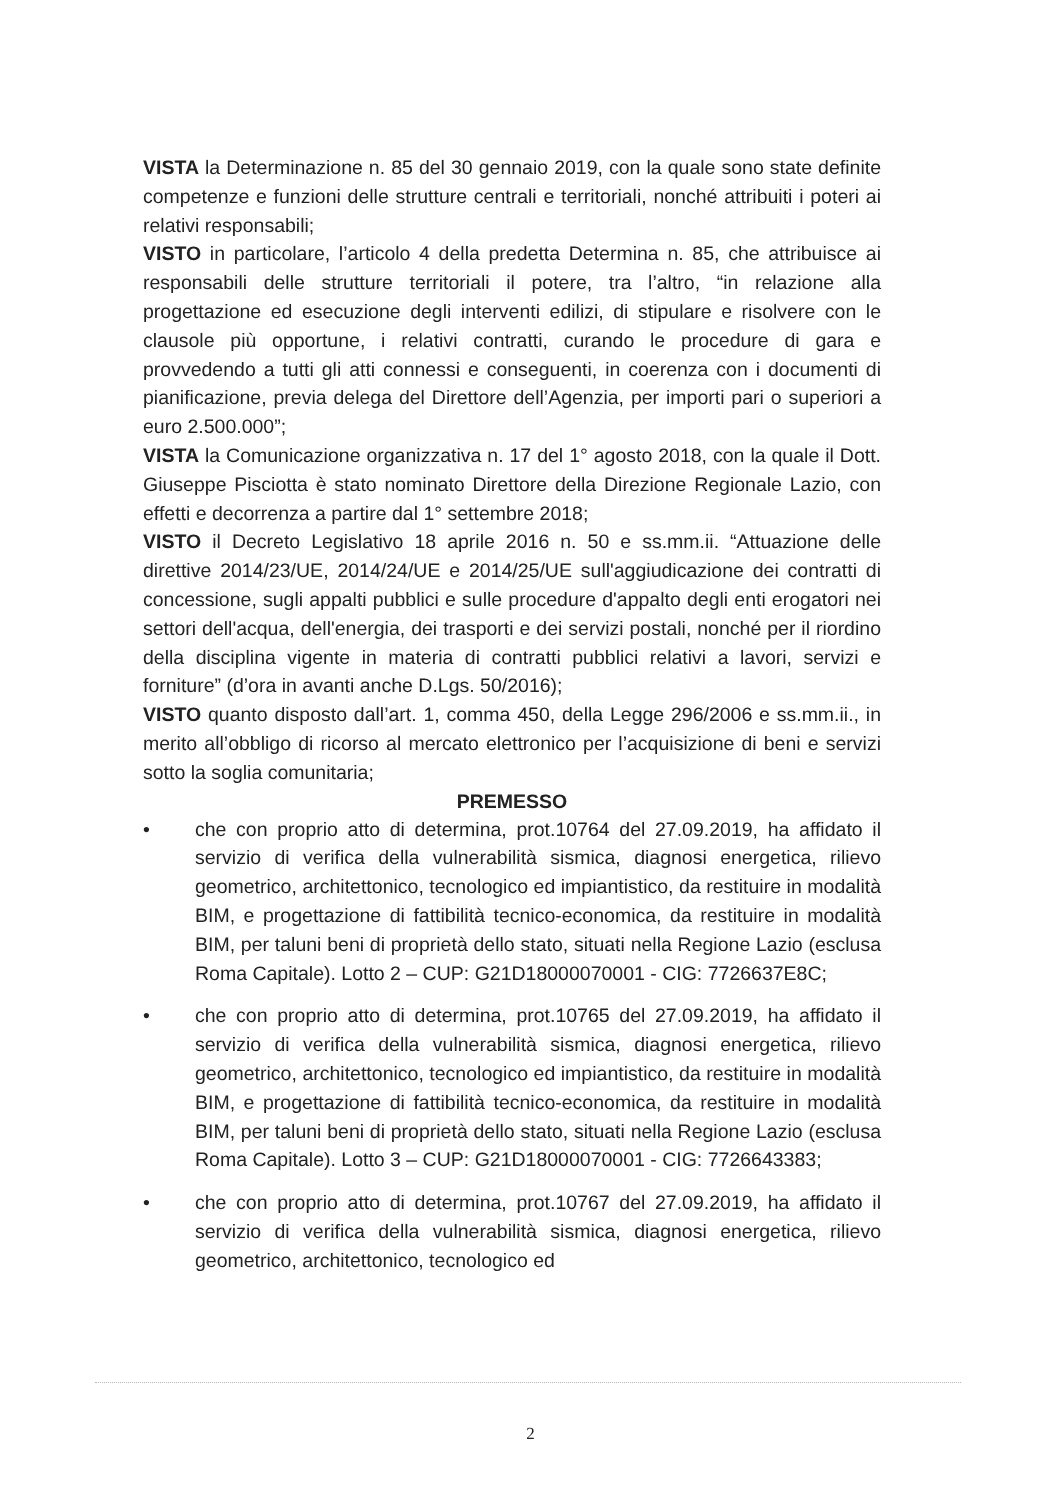VISTA la Determinazione n. 85 del 30 gennaio 2019, con la quale sono state definite competenze e funzioni delle strutture centrali e territoriali, nonché attribuiti i poteri ai relativi responsabili;
VISTO in particolare, l’articolo 4 della predetta Determina n. 85, che attribuisce ai responsabili delle strutture territoriali il potere, tra l’altro, “in relazione alla progettazione ed esecuzione degli interventi edilizi, di stipulare e risolvere con le clausole più opportune, i relativi contratti, curando le procedure di gara e provvedendo a tutti gli atti connessi e conseguenti, in coerenza con i documenti di pianificazione, previa delega del Direttore dell’Agenzia, per importi pari o superiori a euro 2.500.000”;
VISTA la Comunicazione organizzativa n. 17 del 1° agosto 2018, con la quale il Dott. Giuseppe Pisciotta è stato nominato Direttore della Direzione Regionale Lazio, con effetti e decorrenza a partire dal 1° settembre 2018;
VISTO il Decreto Legislativo 18 aprile 2016 n. 50 e ss.mm.ii. “Attuazione delle direttive 2014/23/UE, 2014/24/UE e 2014/25/UE sull'aggiudicazione dei contratti di concessione, sugli appalti pubblici e sulle procedure d'appalto degli enti erogatori nei settori dell'acqua, dell'energia, dei trasporti e dei servizi postali, nonché per il riordino della disciplina vigente in materia di contratti pubblici relativi a lavori, servizi e forniture” (d’ora in avanti anche D.Lgs. 50/2016);
VISTO quanto disposto dall’art. 1, comma 450, della Legge 296/2006 e ss.mm.ii., in merito all’obbligo di ricorso al mercato elettronico per l’acquisizione di beni e servizi sotto la soglia comunitaria;
PREMESSO
• che con proprio atto di determina, prot.10764 del 27.09.2019, ha affidato il servizio di verifica della vulnerabilità sismica, diagnosi energetica, rilievo geometrico, architettonico, tecnologico ed impiantistico, da restituire in modalità BIM, e progettazione di fattibilità tecnico-economica, da restituire in modalità BIM, per taluni beni di proprietà dello stato, situati nella Regione Lazio (esclusa Roma Capitale). Lotto 2 – CUP: G21D18000070001 - CIG: 7726637E8C;
• che con proprio atto di determina, prot.10765 del 27.09.2019, ha affidato il servizio di verifica della vulnerabilità sismica, diagnosi energetica, rilievo geometrico, architettonico, tecnologico ed impiantistico, da restituire in modalità BIM, e progettazione di fattibilità tecnico-economica, da restituire in modalità BIM, per taluni beni di proprietà dello stato, situati nella Regione Lazio (esclusa Roma Capitale). Lotto 3 – CUP: G21D18000070001 - CIG: 7726643383;
• che con proprio atto di determina, prot.10767 del 27.09.2019, ha affidato il servizio di verifica della vulnerabilità sismica, diagnosi energetica, rilievo geometrico, architettonico, tecnologico ed
2